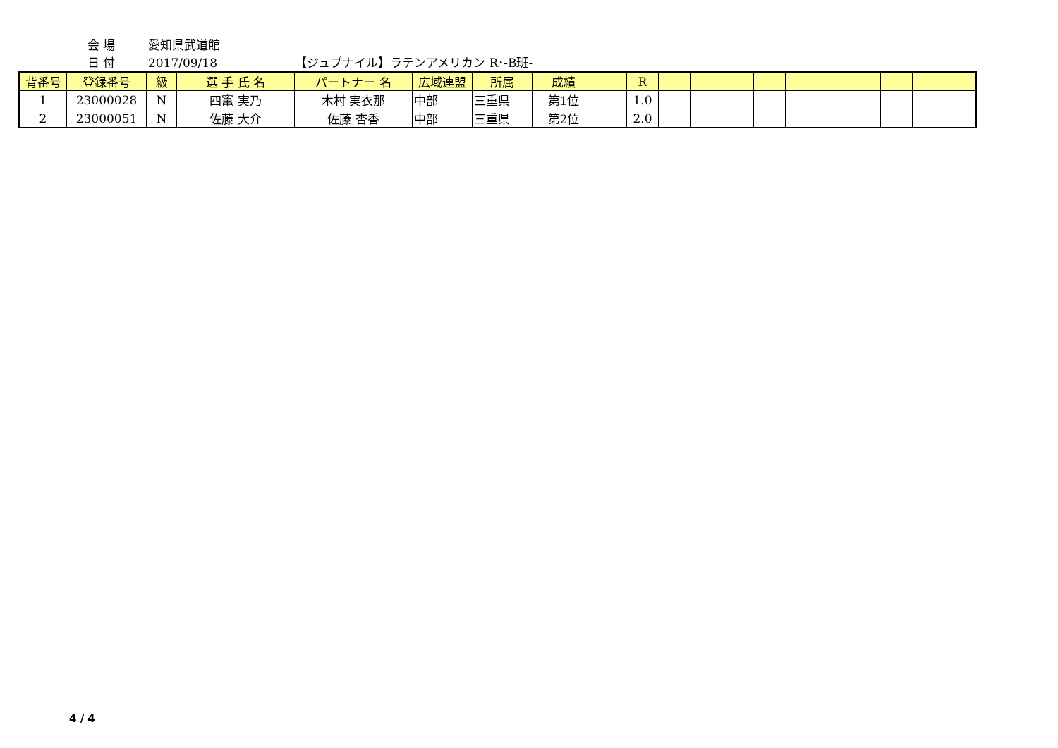会 場 愛知県武道館
日 付 2017/09/18 【ジュブナイル】ラテンアメリカン R･-B班-
| 背番号 | 登録番号 | 級 | 選 手 氏 名 | パートナー 名 | 広域連盟 | 所属 | 成績 | | R | | | | | | | | | | |
| --- | --- | --- | --- | --- | --- | --- | --- | --- | --- | --- | --- | --- | --- | --- | --- | --- | --- | --- | --- |
| 1 | 23000028 | N | 四竃 実乃 | 木村 実衣那 | 中部 | 三重県 | 第1位 | | 1.0 | | | | | | | | | | |
| 2 | 23000051 | N | 佐藤 大介 | 佐藤 杏香 | 中部 | 三重県 | 第2位 | | 2.0 | | | | | | | | | | |
4 / 4